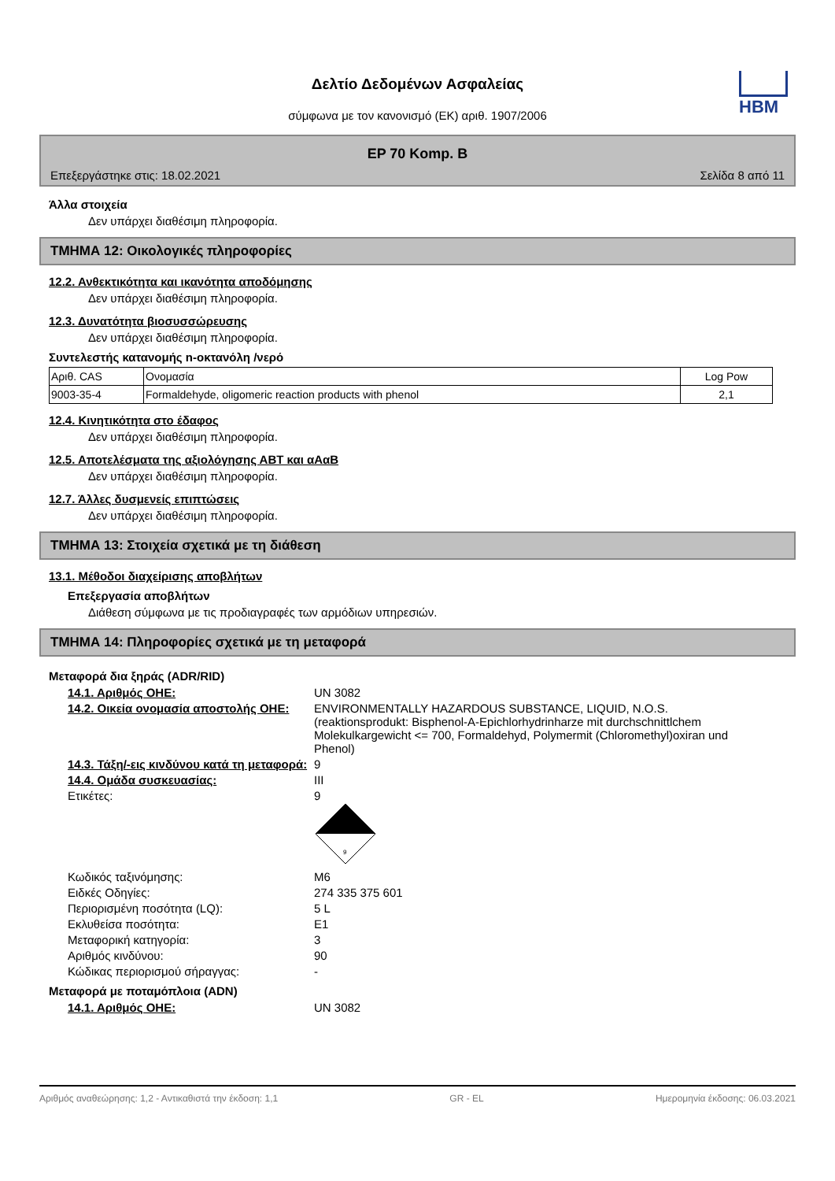HBM
Δελτίο Δεδομένων Ασφαλείας
σύμφωνα με τον κανονισμό (ΕΚ) αριθ. 1907/2006
EP 70 Komp. B
Επεξεργάστηκε στις: 18.02.2021 Σελίδα 8 από 11
Άλλα στοιχεία
Δεν υπάρχει διαθέσιμη πληροφορία.
ΤΜΗΜΑ 12: Οικολογικές πληροφορίες
12.2. Ανθεκτικότητα και ικανότητα αποδόμησης
Δεν υπάρχει διαθέσιμη πληροφορία.
12.3. Δυνατότητα βιοσυσσώρευσης
Δεν υπάρχει διαθέσιμη πληροφορία.
Συντελεστής κατανομής n-οκτανόλη /νερό
| Αριθ. CAS | Ονομασία | Log Pow |
| 9003-35-4 | Formaldehyde, oligomeric reaction products with phenol | 2,1 |
12.4. Κινητικότητα στο έδαφος
Δεν υπάρχει διαθέσιμη πληροφορία.
12.5. Αποτελέσματα της αξιολόγησης ΑΒΤ και αΑαΒ
Δεν υπάρχει διαθέσιμη πληροφορία.
12.7. Άλλες δυσμενείς επιπτώσεις
Δεν υπάρχει διαθέσιμη πληροφορία.
ΤΜΗΜΑ 13: Στοιχεία σχετικά με τη διάθεση
13.1. Μέθοδοι διαχείρισης αποβλήτων
Επεξεργασία αποβλήτων
Διάθεση σύμφωνα με τις προδιαγραφές των αρμόδιων υπηρεσιών.
ΤΜΗΜΑ 14: Πληροφορίες σχετικά με τη μεταφορά
Μεταφορά δια ξηράς (ADR/RID)
14.1. Αριθμός ΟΗΕ: UN 3082
14.2. Οικεία ονομασία αποστολής ΟΗΕ:
ENVIRONMENTALLY HAZARDOUS SUBSTANCE, LIQUID, N.O.S. (reaktionsprodukt: Bisphenol-A-Epichlorhydrinharze mit durchschnittlchem Molekulkargewicht <= 700, Formaldehyd, Polymermit (Chloromethyl)oxiran und Phenol)
14.3. Τάξη/-εις κινδύνου κατά τη μεταφορά:
9
14.4. Ομάδα συσκευασίας: III
Ετικέτες: 9
9
Κωδικός ταξινόμησης: M6
Ειδκές Οδηγίες: 274 335 375 601
Περιορισμένη ποσότητα (LQ): 5 L
Εκλυθείσα ποσότητα: E1
Μεταφορική κατηγορία: 3
Αριθμός κινδύνου: 90
Κώδικας περιορισμού σήραγγας: -
Μεταφορά με ποταμόπλοια (ADN)
14.1. Αριθμός ΟΗΕ: UN 3082
Αριθμός αναθεώρησης: 1,2 - Αντικαθιστά την έκδοση: 1,1 GR - EL Ημερομηνία έκδοσης: 06.03.2021